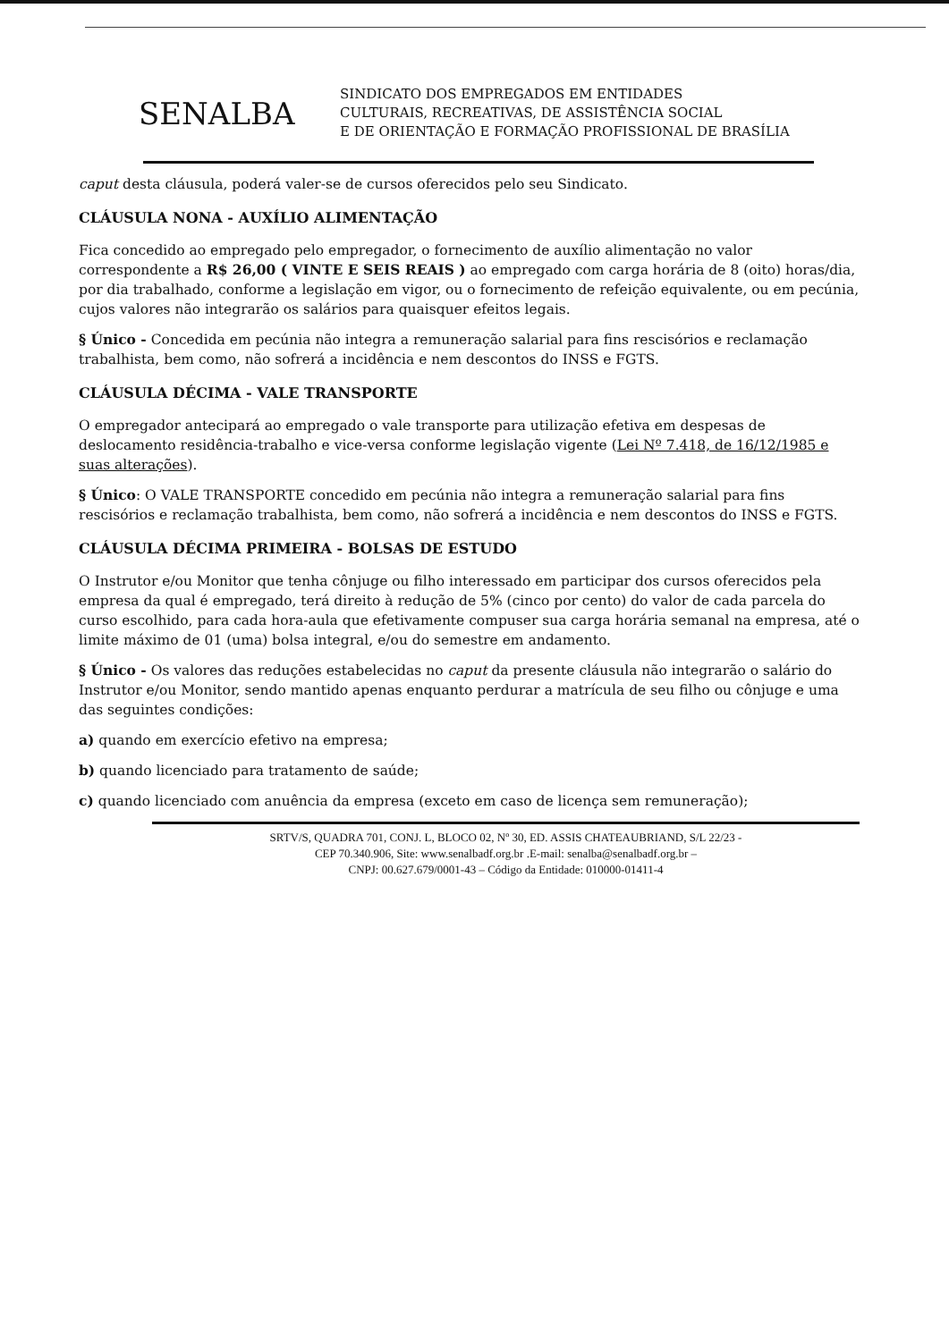SENALBA
SINDICATO DOS EMPREGADOS EM ENTIDADES
CULTURAIS, RECREATIVAS, DE ASSISTÊNCIA SOCIAL
E DE ORIENTAÇÃO E FORMAÇÃO PROFISSIONAL DE BRASÍLIA
caput desta cláusula, poderá valer-se de cursos oferecidos pelo seu Sindicato.
CLÁUSULA NONA - AUXÍLIO ALIMENTAÇÃO
Fica concedido ao empregado pelo empregador, o fornecimento de auxílio alimentação no valor correspondente a R$ 26,00 ( VINTE E SEIS REAIS ) ao empregado com carga horária de 8 (oito) horas/dia, por dia trabalhado, conforme a legislação em vigor, ou o fornecimento de refeição equivalente, ou em pecúnia, cujos valores não integrarão os salários para quaisquer efeitos legais.
§ Único - Concedida em pecúnia não integra a remuneração salarial para fins rescisórios e reclamação trabalhista, bem como, não sofrerá a incidência e nem descontos do INSS e FGTS.
CLÁUSULA DÉCIMA - VALE TRANSPORTE
O empregador antecipará ao empregado o vale transporte para utilização efetiva em despesas de deslocamento residência-trabalho e vice-versa conforme legislação vigente (Lei Nº 7.418, de 16/12/1985 e suas alterações).
§ Único: O VALE TRANSPORTE concedido em pecúnia não integra a remuneração salarial para fins rescisórios e reclamação trabalhista, bem como, não sofrerá a incidência e nem descontos do INSS e FGTS.
CLÁUSULA DÉCIMA PRIMEIRA - BOLSAS DE ESTUDO
O Instrutor e/ou Monitor que tenha cônjuge ou filho interessado em participar dos cursos oferecidos pela empresa da qual é empregado, terá direito à redução de 5% (cinco por cento) do valor de cada parcela do curso escolhido, para cada hora-aula que efetivamente compuser sua carga horária semanal na empresa, até o limite máximo de 01 (uma) bolsa integral, e/ou do semestre em andamento.
§ Único - Os valores das reduções estabelecidas no caput da presente cláusula não integrarão o salário do Instrutor e/ou Monitor, sendo mantido apenas enquanto perdurar a matrícula de seu filho ou cônjuge e uma das seguintes condições:
a) quando em exercício efetivo na empresa;
b) quando licenciado para tratamento de saúde;
c) quando licenciado com anuência da empresa (exceto em caso de licença sem remuneração);
SRTV/S, QUADRA 701, CONJ. L, BLOCO 02, Nº 30, ED. ASSIS CHATEAUBRIAND, S/L 22/23 -
CEP 70.340.906, Site: www.senalbadf.org.br .E-mail: senalba@senalbadf.org.br –
CNPJ: 00.627.679/0001-43 – Código da Entidade: 010000-01411-4